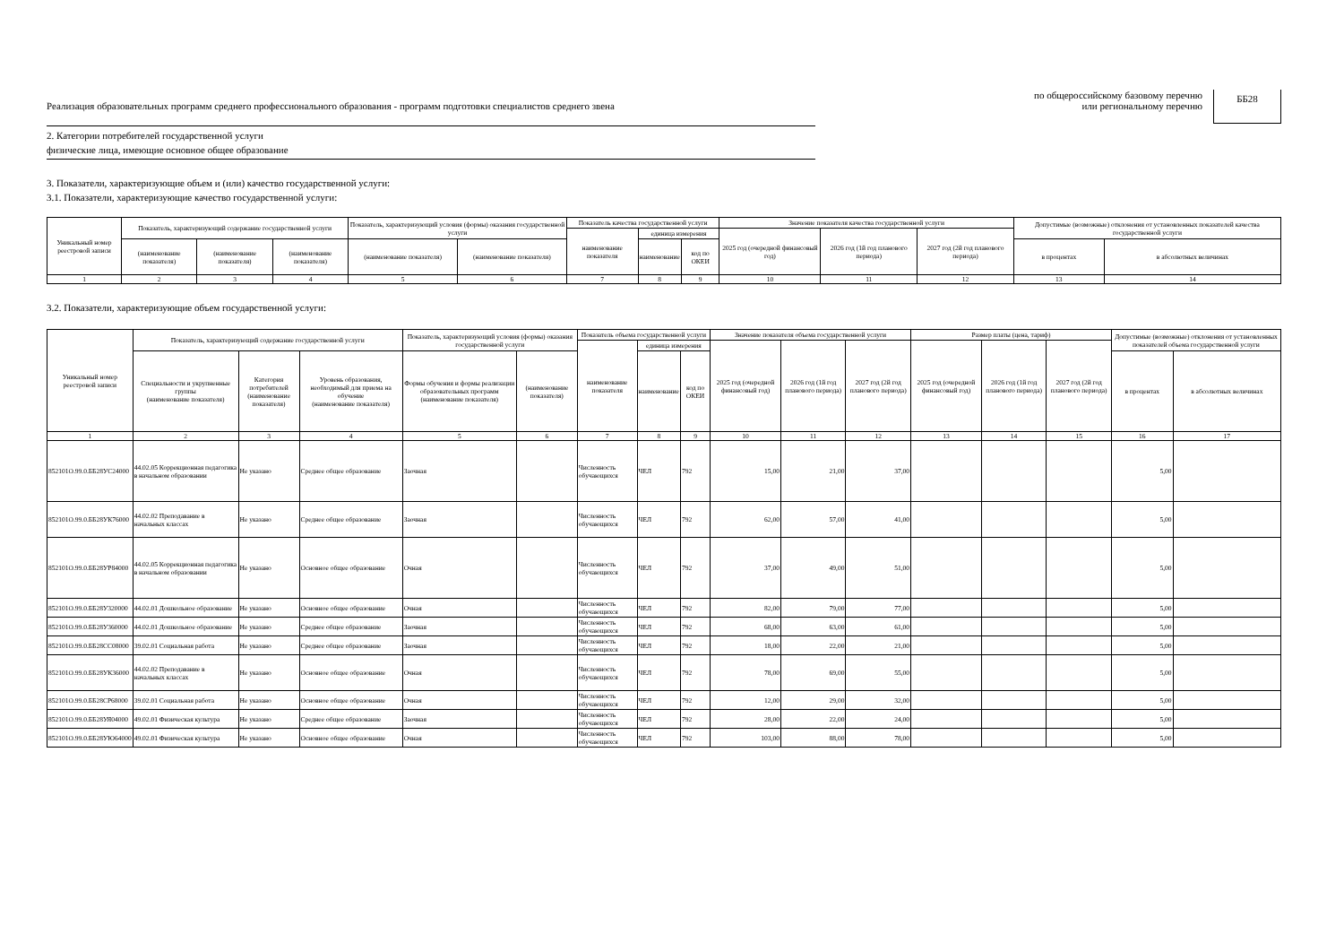Реализация образовательных программ среднего профессионального образования - программ подготовки специалистов среднего звена
по общероссийскому базовому перечню
или региональному перечню
ББ28
2. Категории потребителей государственной услуги
физические лица, имеющие основное общее образование
3. Показатели, характеризующие объем и (или) качество государственной услуги:
3.1. Показатели, характеризующие качество государственной услуги:
| Уникальный номер реестровой записи | Показатель, характеризующий содержание государственной услуги | | | Показатель, характеризующий условия (формы) оказания государственной услуги | | Показатель качества государственной услуги | | | Значение показателя качества государственной услуги | | | Допустимые (возможные) отклонения от установленных показателей качества государственной услуги | |
| --- | --- | --- | --- | --- | --- | --- | --- | --- | --- | --- | --- | --- | --- |
| | | | | | | наименование показателя | единица измерения | | 2025 год (очередной финансовый год) | 2026 год (1й год планового периода) | 2027 год (2й год планового периода) | | |
| | (наименование показателя) | (наименование показателя) | (наименование показателя) | (наименование показателя) | (наименование показателя) | | наименование | код по ОКЕИ | | | | в процентах | в абсолютных величинах |
| 1 | 2 | 3 | 4 | 5 | 6 | 7 | 8 | 9 | 10 | 11 | 12 | 13 | 14 |
3.2. Показатели, характеризующие объем государственной услуги:
| Уникальный номер реестровой записи | Показатель, характеризующий содержание государственной услуги | | | Показатель, характеризующий условия (формы) оказания государственной услуги | | Показатель объема государственной услуги | | | Значение показателя объема государственной услуги | | | Размер платы (цена, тариф) | | | Допустимые (возможные) отклонения от установленных показателей объема государственной услуги | |
| --- | --- | --- | --- | --- | --- | --- | --- | --- | --- | --- | --- | --- | --- | --- | --- | --- |
| | | | | | | наименование показателя | единица измерения | | 2025 год (очередной финансовый год) | 2026 год (1й год планового периода) | 2027 год (2й год планового периода) | 2025 год (очередной финансовый год) | 2026 год (1й год планового периода) | 2027 год (2й год планового периода) | | |
| | Специальности и укрупненные группы (наименование показателя) | Категория потребителей (наименование показателя) | Уровень образования, необходимый для приема на обучение (наименование показателя) | Формы обучения и формы реализации образовательных программ (наименование показателя) | (наименование показателя) | | наименование | код по ОКЕИ | | | | | | | в процентах | в абсолютных величинах |
| 1 | 2 | 3 | 4 | 5 | 6 | 7 | 8 | 9 | 10 | 11 | 12 | 13 | 14 | 15 | 16 | 17 |
| 852101О.99.0.ББ28УС24000 | 44.02.05 Коррекционная педагогика в начальном образовании | Не указано | Среднее общее образование | Заочная | | Численность обучающихся | ЧЕЛ | 792 | 15,00 | 21,00 | 37,00 | | | | 5,00 | |
| 852101О.99.0.ББ28УК76000 | 44.02.02 Преподавание в начальных классах | Не указано | Среднее общее образование | Заочная | | Численность обучающихся | ЧЕЛ | 792 | 62,00 | 57,00 | 41,00 | | | | 5,00 | |
| 852101О.99.0.ББ28УР84000 | 44.02.05 Коррекционная педагогика в начальном образовании | Не указано | Основное общее образование | Очная | | Численность обучающихся | ЧЕЛ | 792 | 37,00 | 49,00 | 51,00 | | | | 5,00 | |
| 852101О.99.0.ББ28У320000 | 44.02.01 Дошкольное образование | Не указано | Основное общее образование | Очная | | Численность обучающихся | ЧЕЛ | 792 | 82,00 | 79,00 | 77,00 | | | | 5,00 | |
| 852101О.99.0.ББ28У360000 | 44.02.01 Дошкольное образование | Не указано | Среднее общее образование | Заочная | | Численность обучающихся | ЧЕЛ | 792 | 68,00 | 63,00 | 61,00 | | | | 5,00 | |
| 852101О.99.0.ББ28СС08000 | 39.02.01 Социальная работа | Не указано | Среднее общее образование | Заочная | | Численность обучающихся | ЧЕЛ | 792 | 18,00 | 22,00 | 21,00 | | | | 5,00 | |
| 852101О.99.0.ББ28УК36000 | 44.02.02 Преподавание в начальных классах | Не указано | Основное общее образование | Очная | | Численность обучающихся | ЧЕЛ | 792 | 78,00 | 69,00 | 55,00 | | | | 5,00 | |
| 852101О.99.0.ББ28СР68000 | 39.02.01 Социальная работа | Не указано | Основное общее образование | Очная | | Численность обучающихся | ЧЕЛ | 792 | 12,00 | 29,00 | 32,00 | | | | 5,00 | |
| 852101О.99.0.ББ28УЯ04000 | 49.02.01 Физическая культура | Не указано | Среднее общее образование | Заочная | | Численность обучающихся | ЧЕЛ | 792 | 28,00 | 22,00 | 24,00 | | | | 5,00 | |
| 852101О.99.0.ББ28УЮ64000 | 49.02.01 Физическая культура | Не указано | Основное общее образование | Очная | | Численность обучающихся | ЧЕЛ | 792 | 103,00 | 88,00 | 78,00 | | | | 5,00 | |